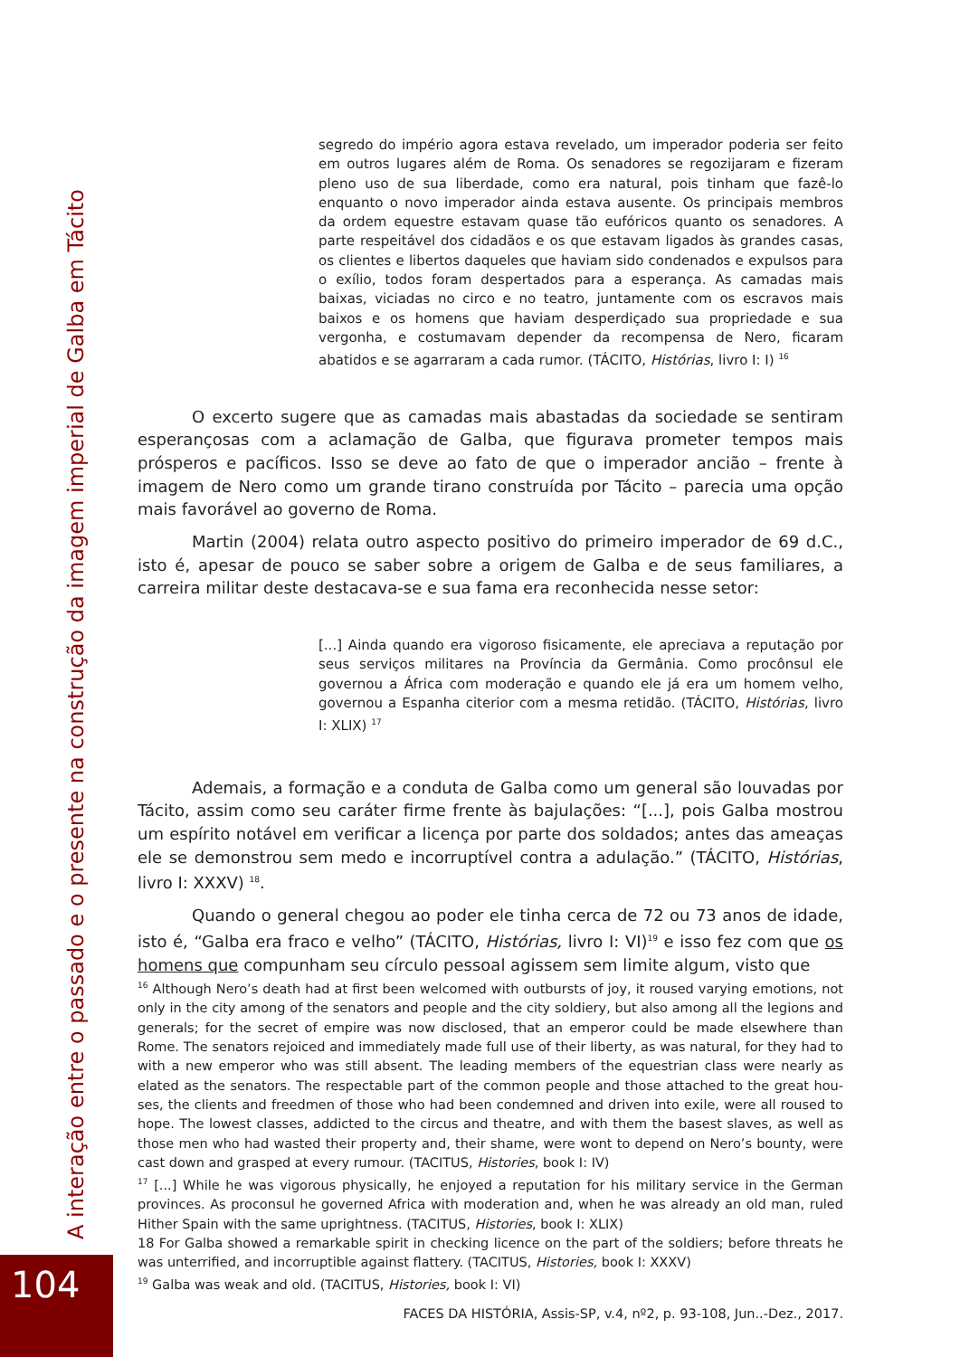A interação entre o passado e o presente na construção da imagem imperial de Galba em Tácito
104
segredo do império agora estava revelado, um imperador poderia ser feito em outros lugares além de Roma. Os senadores se regozijaram e fizeram pleno uso de sua liberdade, como era natural, pois tinham que fazê-lo enquanto o novo imperador ainda estava ausente. Os principais membros da ordem equestre estavam quase tão eufóricos quanto os senadores. A parte respeitável dos cidadãos e os que estavam ligados às grandes casas, os clientes e libertos daqueles que haviam sido condenados e expulsos para o exílio, todos foram despertados para a esperança. As camadas mais baixas, viciadas no circo e no teatro, juntamente com os escravos mais baixos e os homens que haviam desperdiçado sua propriedade e sua vergonha, e costumavam depender da recompensa de Nero, ficaram abatidos e se agarraram a cada rumor. (TÁCITO, Histórias, livro I: I) <sup>16</sup>
O excerto sugere que as camadas mais abastadas da sociedade se sentiram esperançosas com a aclamação de Galba, que figurava prometer tempos mais prósperos e pacíficos. Isso se deve ao fato de que o imperador ancião – frente à imagem de Nero como um grande tirano construída por Tácito – parecia uma opção mais favorável ao governo de Roma.
Martin (2004) relata outro aspecto positivo do primeiro imperador de 69 d.C., isto é, apesar de pouco se saber sobre a origem de Galba e de seus familiares, a carreira militar deste destacava-se e sua fama era reconhecida nesse setor:
[...] Ainda quando era vigoroso fisicamente, ele apreciava a reputação por seus serviços militares na Província da Germânia. Como procônsul ele governou a África com moderação e quando ele já era um homem velho, governou a Espanha citerior com a mesma retidão. (TÁCITO, Histórias, livro I: XLIX) <sup>17</sup>
Ademais, a formação e a conduta de Galba como um general são louvadas por Tácito, assim como seu caráter firme frente às bajulações: “[...], pois Galba mostrou um espírito notável em verificar a licença por parte dos soldados; antes das ameaças ele se demonstrou sem medo e incorruptível contra a adulação.” (TÁCITO, Histórias, livro I: XXXV) <sup>18</sup>.
Quando o general chegou ao poder ele tinha cerca de 72 ou 73 anos de idade, isto é, “Galba era fraco e velho” (TÁCITO, Histórias, livro I: VI)<sup>19</sup> e isso fez com que os homens que compunham seu círculo pessoal agissem sem limite algum, visto que
<sup>16</sup> Although Nero’s death had at first been welcomed with outbursts of joy, it roused varying emotions, not only in the city among of the senators and people and the city soldiery, but also among all the legions and generals; for the secret of empire was now disclosed, that an emperor could be made elsewhere than Rome. The senators rejoiced and immediately made full use of their liberty, as was natural, for they had to with a new emperor who was still absent. The leading members of the equestrian class were nearly as elated as the senators. The respectable part of the common people and those attached to the great hou-ses, the clients and freedmen of those who had been condemned and driven into exile, were all roused to hope. The lowest classes, addicted to the circus and theatre, and with them the basest slaves, as well as those men who had wasted their property and, their shame, were wont to depend on Nero’s bounty, were cast down and grasped at every rumour. (TACITUS, Histories, book I: IV)
<sup>17</sup> [...] While he was vigorous physically, he enjoyed a reputation for his military service in the German provinces. As proconsul he governed Africa with moderation and, when he was already an old man, ruled Hither Spain with the same uprightness. (TACITUS, Histories, book I: XLIX)
18 For Galba showed a remarkable spirit in checking licence on the part of the soldiers; before threats he was unterrified, and incorruptible against flattery. (TACITUS, Histories, book I: XXXV)
<sup>19</sup> Galba was weak and old. (TACITUS, Histories, book I: VI)
FACES DA HISTÓRIA, Assis-SP, v.4, nº2, p. 93-108, Jun..-Dez., 2017.